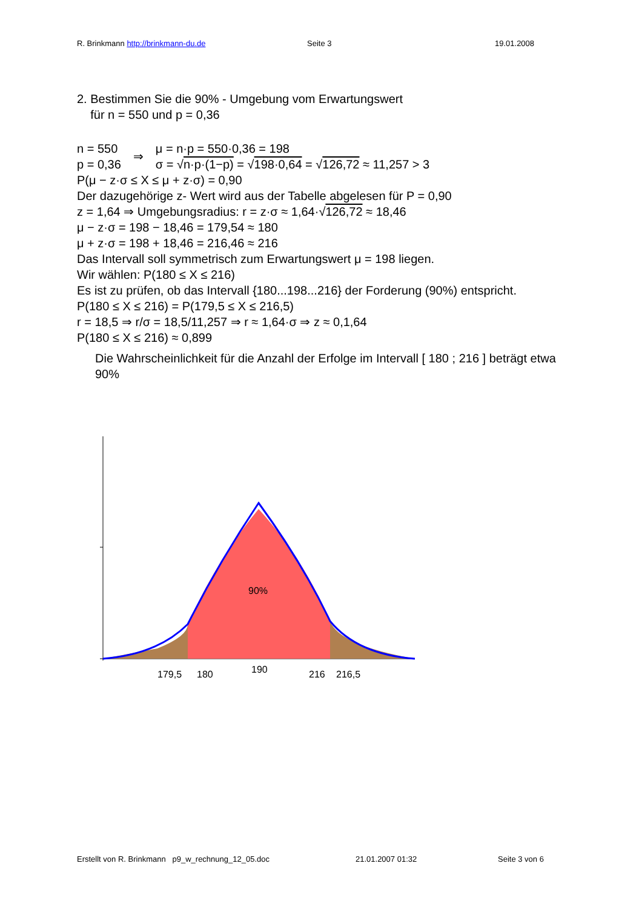R. Brinkmann http://brinkmann-du.de Seite 3 19.01.2008
2. Bestimmen Sie die 90% - Umgebung vom Erwartungswert
für n = 550 und p = 0,36
n = 550
p = 0,36
⇒
μ = n·p = 550·0,36 = 198
σ = √n·p·(1−p) = √198·0,64 = √126,72 ≈ 11,257 > 3
P(μ − z·σ ≤ X ≤ μ + z·σ) = 0,90
Der dazugehörige z- Wert wird aus der Tabelle abgelesen für P = 0,90
z = 1,64 ⇒ Umgebungsradius: r = z·σ ≈ 1,64·√126,72 ≈ 18,46
μ − z·σ = 198 − 18,46 = 179,54 ≈ 180
μ + z·σ = 198 + 18,46 = 216,46 ≈ 216
Das Intervall soll symmetrisch zum Erwartungswert μ = 198 liegen.
Wir wählen: P(180 ≤ X ≤ 216)
Es ist zu prüfen, ob das Intervall {180...198...216} der Forderung (90%) entspricht.
P(180 ≤ X ≤ 216) = P(179,5 ≤ X ≤ 216,5)
r = 18,5 ⇒ r/σ = 18,5/11,257 ⇒ r ≈ 1,64·σ ⇒ z ≈ 0,1,64
P(180 ≤ X ≤ 216) ≈ 0,899
Die Wahrscheinlichkeit für die Anzahl der Erfolge im Intervall [ 180 ; 216 ] beträgt etwa 90%
90%
179,5
180
190
216
216,5
Erstellt von R. Brinkmann p9_w_rechnung_12_05.doc 21.01.2007 01:32 Seite 3 von 6